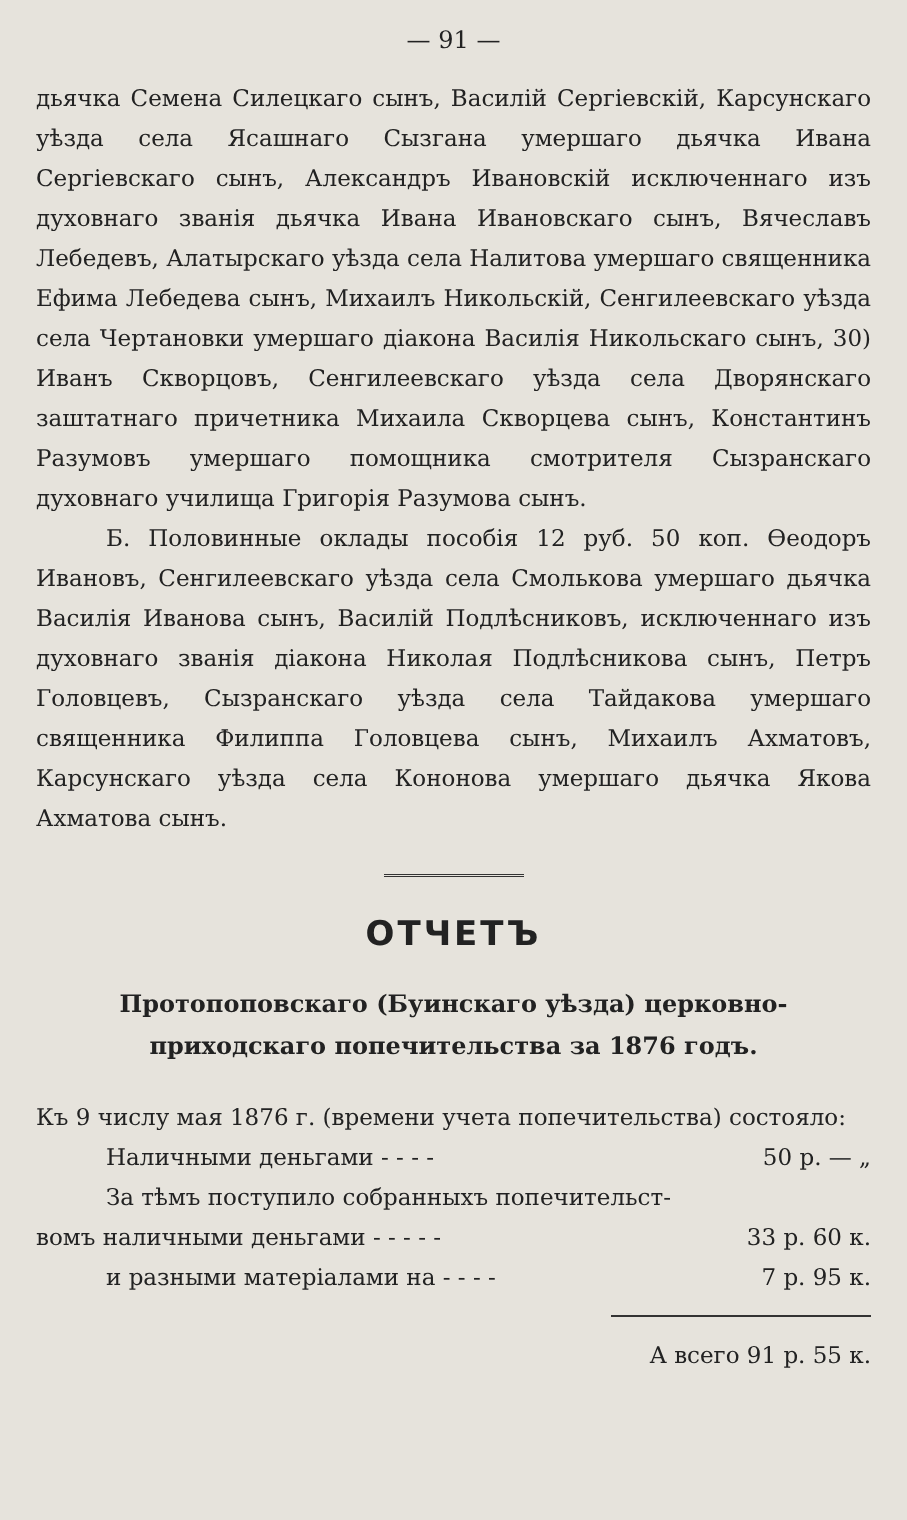— 91 —
дьячка Семена Силецкаго сынъ, Василій Сергіевскій, Карсунскаго уѣзда села Ясашнаго Сызгана умершаго дьячка Ивана Сергіевскаго сынъ, Александръ Ивановскій исключеннаго изъ духовнаго званія дьячка Ивана Ивановскаго сынъ, Вячеславъ Лебедевъ, Алатырскаго уѣзда села Налитова умершаго священника Ефима Лебедева сынъ, Михаилъ Никольскій, Сенгилеевскаго уѣзда села Чертановки умершаго діакона Василія Никольскаго сынъ, 30) Иванъ Скворцовъ, Сенгилеевскаго уѣзда села Дворянскаго заштатнаго причетника Михаила Скворцева сынъ, Константинъ Разумовъ умершаго помощника смотрителя Сызранскаго духовнаго училища Григорія Разумова сынъ.
Б. Половинные оклады пособія 12 руб. 50 коп. Ѳеодоръ Ивановъ, Сенгилеевскаго уѣзда села Смолькова умершаго дьячка Василія Иванова сынъ, Василій Подлѣсниковъ, исключеннаго изъ духовнаго званія діакона Николая Подлѣсникова сынъ, Петръ Головцевъ, Сызранскаго уѣзда села Тайдакова умершаго священника Филиппа Головцева сынъ, Михаилъ Ахматовъ, Карсунскаго уѣзда села Кононова умершаго дьячка Якова Ахматова сынъ.
ОТЧЕТЪ
Протопоповскаго (Буинскаго уѣзда) церковно-приходскаго попечительства за 1876 годъ.
Къ 9 числу мая 1876 г. (времени учета попечительства) состояло:
Наличными деньгами - - - - 50 р. — „
За тѣмъ поступило собранныхъ попечительст-
вомъ наличными деньгами - - - - - 33 р. 60 к.
и разными матеріалами на - - - - 7 р. 95 к.
А всего 91 р. 55 к.